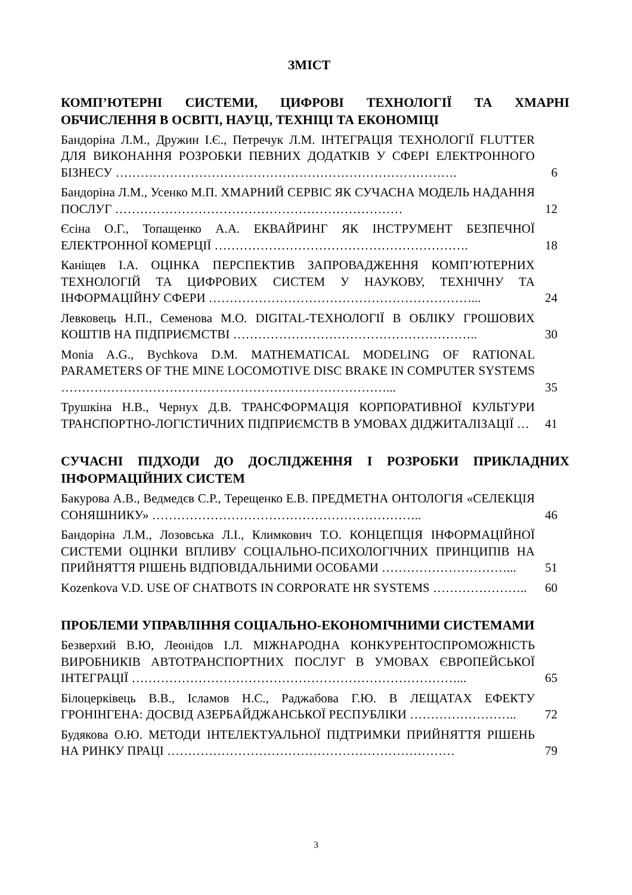ЗМІСТ
КОМП’ЮТЕРНІ СИСТЕМИ, ЦИФРОВІ ТЕХНОЛОГІЇ ТА ХМАРНІ ОБЧИСЛЕННЯ В ОСВІТІ, НАУЦІ, ТЕХНІЦІ ТА ЕКОНОМІЦІ
Бандоріна Л.М., Дружин І.Є., Петречук Л.М. ІНТЕГРАЦІЯ ТЕХНОЛОГІЇ FLUTTER ДЛЯ ВИКОНАННЯ РОЗРОБКИ ПЕВНИХ ДОДАТКІВ У СФЕРІ ЕЛЕКТРОННОГО БІЗНЕСУ ……………………………………………………………………….
6
Бандоріна Л.М., Усенко М.П. ХМАРНИЙ СЕРВІС ЯК СУЧАСНА МОДЕЛЬ НАДАННЯ ПОСЛУГ ……………………………………………………………
12
Єсіна О.Г., Топащенко А.А. ЕКВАЙРИНГ ЯК ІНСТРУМЕНТ БЕЗПЕЧНОЇ ЕЛЕКТРОННОЇ КОМЕРЦІЇ …………………………………………………….
18
Каніщев І.А. ОЦІНКА ПЕРСПЕКТИВ ЗАПРОВАДЖЕННЯ КОМП’ЮТЕРНИХ ТЕХНОЛОГІЙ ТА ЦИФРОВИХ СИСТЕМ У НАУКОВУ, ТЕХНІЧНУ ТА ІНФОРМАЦІЙНУ СФЕРИ ………………………………………………………...
24
Левковець Н.П., Семенова М.О. DIGITAL-ТЕХНОЛОГІЇ В ОБЛІКУ ГРОШОВИХ КОШТІВ НА ПІДПРИЄМСТВІ …………………………………………………..
30
Monia A.G., Bychkova D.M. MATHEMATICAL MODELING OF RATIONAL PARAMETERS OF THE MINE LOCOMOTIVE DISC BRAKE IN COMPUTER SYSTEMS ……………………………………………………………………...
35
Трушкіна Н.В., Чернух Д.В. ТРАНСФОРМАЦІЯ КОРПОРАТИВНОЇ КУЛЬТУРИ ТРАНСПОРТНО-ЛОГІСТИЧНИХ ПІДПРИЄМСТВ В УМОВАХ ДІДЖИТАЛІЗАЦІЇ …
41
СУЧАСНІ ПІДХОДИ ДО ДОСЛІДЖЕННЯ І РОЗРОБКИ ПРИКЛАДНИХ ІНФОРМАЦІЙНИХ СИСТЕМ
Бакурова А.В., Ведмедєв С.Р., Терещенко Е.В. ПРЕДМЕТНА ОНТОЛОГІЯ «СЕЛЕКЦІЯ СОНЯШНИКУ» ………………………………………………………..
46
Бандоріна Л.М., Лозовська Л.І., Климкович Т.О. КОНЦЕПЦІЯ ІНФОРМАЦІЙНОЇ СИСТЕМИ ОЦІНКИ ВПЛИВУ СОЦІАЛЬНО-ПСИХОЛОГІЧНИХ ПРИНЦИПІВ НА ПРИЙНЯТТЯ РІШЕНЬ ВІДПОВІДАЛЬНИМИ ОСОБАМИ …………………………...
51
Kozenkova V.D. USE OF CHATBOTS IN CORPORATE HR SYSTEMS …………………..
60
ПРОБЛЕМИ УПРАВЛІННЯ СОЦІАЛЬНО-ЕКОНОМІЧНИМИ СИСТЕМАМИ
Безверхий В.Ю, Леонідов І.Л. МІЖНАРОДНА КОНКУРЕНТОСПРОМОЖНІСТЬ ВИРОБНИКІВ АВТОТРАНСПОРТНИХ ПОСЛУГ В УМОВАХ ЄВРОПЕЙСЬКОЇ ІНТЕГРАЦІЇ ……………………………………………………………………...
65
Білоцерківець В.В., Ісламов Н.С., Раджабова Г.Ю. В ЛЕЩАТАХ ЕФЕКТУ ГРОНІНГЕНА: ДОСВІД АЗЕРБАЙДЖАНСЬКОЇ РЕСПУБЛІКИ ……………………..
72
Будякова О.Ю. МЕТОДИ ІНТЕЛЕКТУАЛЬНОЇ ПІДТРИМКИ ПРИЙНЯТТЯ РІШЕНЬ НА РИНКУ ПРАЦІ ……………………………………………………………
79
3